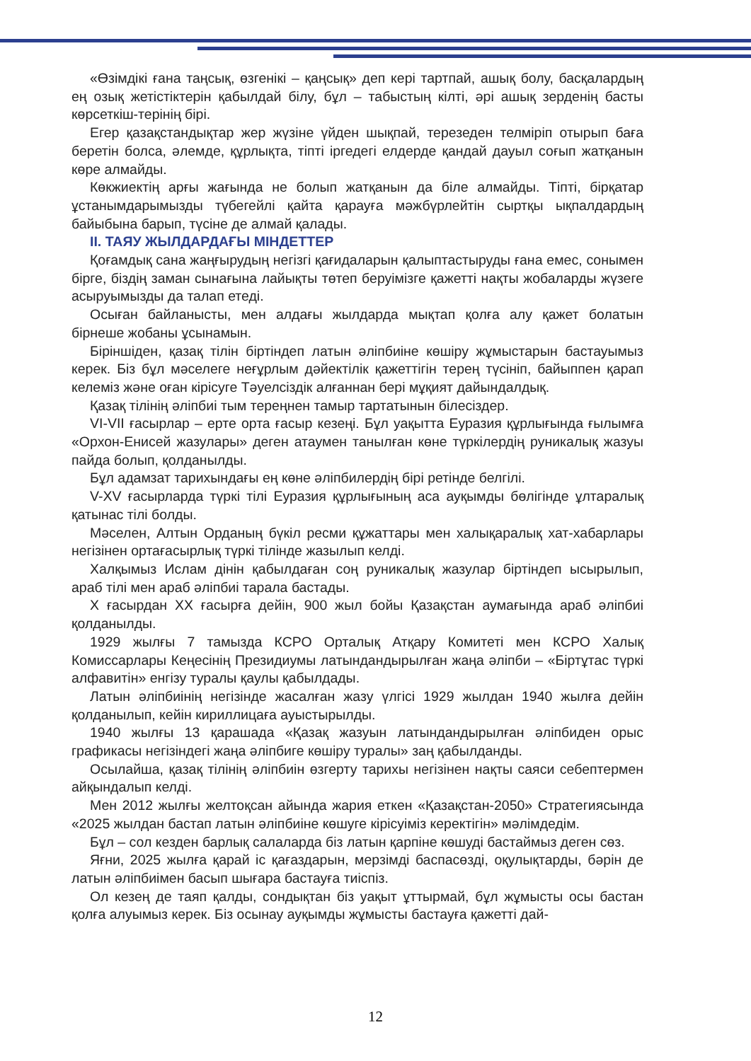«Өзімдікі ғана таңсық, өзгенікі – қаңсық» деп кері тартпай, ашық болу, басқалардың ең озық жетістіктерін қабылдай білу, бұл – табыстың кілті, әрі ашық зерденің басты көрсеткіш-терінің бірі.
Егер қазақстандықтар жер жүзіне үйден шықпай, терезеден телміріп отырып баға беретін болса, әлемде, құрлықта, тіпті іргедегі елдерде қандай дауыл соғып жатқанын көре алмайды.
Көкжиектің арғы жағында не болып жатқанын да біле алмайды. Тіпті, бірқатар ұстанымдарымызды түбегейлі қайта қарауға мәжбүрлейтін сыртқы ықпалдардың байыбына барып, түсіне де алмай қалады.
II. ТАЯУ ЖЫЛДАРДАҒЫ МІНДЕТТЕР
Қоғамдық сана жаңғырудың негізгі қағидаларын қалыптастыруды ғана емес, сонымен бірге, біздің заман сынағына лайықты төтеп беруімізге қажетті нақты жобаларды жүзеге асыруымызды да талап етеді.
Осыған байланысты, мен алдағы жылдарда мықтап қолға алу қажет болатын бірнеше жобаны ұсынамын.
Біріншіден, қазақ тілін біртіндеп латын әліпбиіне көшіру жұмыстарын бастауымыз керек. Біз бұл мәселеге неғұрлым дәйектілік қажеттігін терең түсініп, байыппен қарап келеміз және оған кірісуге Тәуелсіздік алғаннан бері мұқият дайындалдық.
Қазақ тілінің әліпбиі тым тереңнен тамыр тартатынын білесіздер.
VI-VII ғасырлар – ерте орта ғасыр кезеңі. Бұл уақытта Еуразия құрлығында ғылымға «Орхон-Енисей жазулары» деген атаумен танылған көне түркілердің руникалық жазуы пайда болып, қолданылды.
Бұл адамзат тарихындағы ең көне әліпбилердің бірі ретінде белгілі.
V-XV ғасырларда түркі тілі Еуразия құрлығының аса ауқымды бөлігінде ұлтаралық қатынас тілі болды.
Мәселен, Алтын Орданың бүкіл ресми құжаттары мен халықаралық хат-хабарлары негізінен ортағасырлық түркі тілінде жазылып келді.
Халқымыз Ислам дінін қабылдаған соң руникалық жазулар біртіндеп ысырылып, араб тілі мен араб әліпбиі тарала бастады.
X ғасырдан XX ғасырға дейін, 900 жыл бойы Қазақстан аумағында араб әліпбиі қолданылды.
1929 жылғы 7 тамызда КСРО Орталық Атқару Комитеті мен КСРО Халық Комиссарлары Кеңесінің Президиумы латындандырылған жаңа әліпби – «Біртұтас түркі алфавитін» енгізу туралы қаулы қабылдады.
Латын әліпбиінің негізінде жасалған жазу үлгісі 1929 жылдан 1940 жылға дейін қолданылып, кейін кириллицаға ауыстырылды.
1940 жылғы 13 қарашада «Қазақ жазуын латындандырылған әліпбиден орыс графикасы негізіндегі жаңа әліпбиге көшіру туралы» заң қабылданды.
Осылайша, қазақ тілінің әліпбиін өзгерту тарихы негізінен нақты саяси себептермен айқындалып келді.
Мен 2012 жылғы желтоқсан айында жария еткен «Қазақстан-2050» Стратегиясында «2025 жылдан бастап латын әліпбиіне көшуге кірісуіміз керектігін» мәлімдедім.
Бұл – сол кезден барлық салаларда біз латын қарпіне көшуді бастаймыз деген сөз.
Яғни, 2025 жылға қарай іс қағаздарын, мерзімді баспасөзді, оқулықтарды, бәрін де латын әліпбиімен басып шығара бастауға тиіспіз.
Ол кезең де таяп қалды, сондықтан біз уақыт ұттырмай, бұл жұмысты осы бастан қолға алуымыз керек. Біз осынау ауқымды жұмысты бастауға қажетті дай-
12